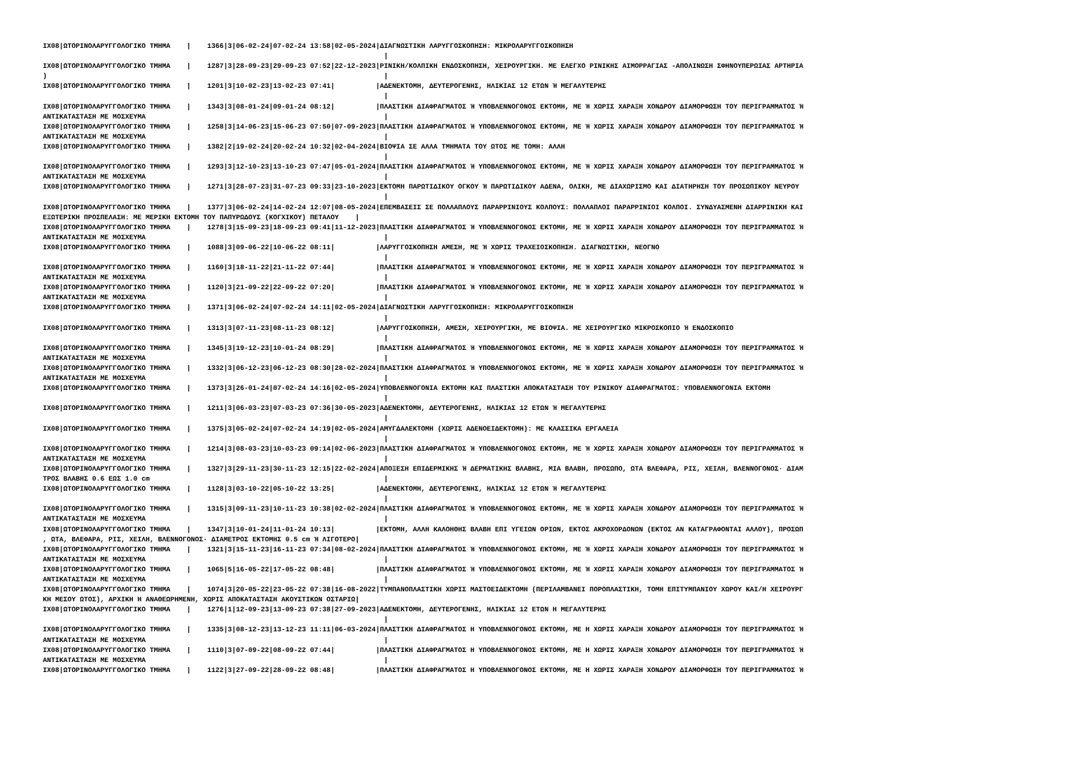IX08|ΩΤΟΡΙΝΟΛΑΡΥΓΓΟΛΟΓΙΚΟ ΤΜΗΜΑ    |    1366|3|06-02-24|07-02-24 13:58|02-05-2024|ΔΙΑΓΝΩΣΤΙΚΗ ΛΑΡΥΓΓΟΣΚΟΠΗΣΗ: ΜΙΚΡΟΛΑΡΥΓΓΟΣΚΟΠΗΣΗ
                                                                                   |
IX08|ΩΤΟΡΙΝΟΛΑΡΥΓΓΟΛΟΓΙΚΟ ΤΜΗΜΑ    |    1287|3|28-09-23|29-09-23 07:52|22-12-2023|ΡΙΝΙΚΗ/ΚΟΛΠΙΚΗ ΕΝΔΟΣΚΟΠΗΣΗ, ΧΕΙΡΟΥΡΓΙΚΗ. ΜΕ ΕΛΕΓΧΟ ΡΙΝΙΚΗΣ ΑΙΜΟΡΡΑΓΙΑΣ -ΑΠΟΛΙΝΩΣΗ ΣΦΗΝΟΥΠΕΡΩΙΑΣ ΑΡΤΗΡΙΑ
)                                                                                  |
IX08|ΩΤΟΡΙΝΟΛΑΡΥΓΓΟΛΟΓΙΚΟ ΤΜΗΜΑ    |    1201|3|10-02-23|13-02-23 07:41|          |ΑΔΕΝΕΚΤΟΜΗ, ΔΕΥΤΕΡΟΓΕΝΗΣ, ΗΛΙΚΙΑΣ 12 ΕΤΩΝ Ή ΜΕΓΑΛΥΤΕΡΗΣ
                                                                                   |
IX08|ΩΤΟΡΙΝΟΛΑΡΥΓΓΟΛΟΓΙΚΟ ΤΜΗΜΑ    |    1343|3|08-01-24|09-01-24 08:12|          |ΠΛΑΣΤΙΚΗ ΔΙΑΦΡΑΓΜΑΤΟΣ Ή ΥΠΟΒΛΕΝΝΟΓΟΝΟΣ ΕΚΤΟΜΗ, ΜΕ Ή ΧΩΡΙΣ ΧΑΡΑΞΗ ΧΟΝΔΡΟΥ ΔΙΑΜΟΡΦΩΣΗ ΤΟΥ ΠΕΡΙΓΡΑΜΜΑΤΟΣ Ή
ΑΝΤΙΚΑΤΑΣΤΑΣΗ ΜΕ ΜΟΣΧΕΥΜΑ                                                          |
IX08|ΩΤΟΡΙΝΟΛΑΡΥΓΓΟΛΟΓΙΚΟ ΤΜΗΜΑ    |    1258|3|14-06-23|15-06-23 07:50|07-09-2023|ΠΛΑΣΤΙΚΗ ΔΙΑΦΡΑΓΜΑΤΟΣ Ή ΥΠΟΒΛΕΝΝΟΓΟΝΟΣ ΕΚΤΟΜΗ, ΜΕ Ή ΧΩΡΙΣ ΧΑΡΑΞΗ ΧΟΝΔΡΟΥ ΔΙΑΜΟΡΦΩΣΗ ΤΟΥ ΠΕΡΙΓΡΑΜΜΑΤΟΣ Ή
ΑΝΤΙΚΑΤΑΣΤΑΣΗ ΜΕ ΜΟΣΧΕΥΜΑ                                                          |
IX08|ΩΤΟΡΙΝΟΛΑΡΥΓΓΟΛΟΓΙΚΟ ΤΜΗΜΑ    |    1382|2|19-02-24|20-02-24 10:32|02-04-2024|ΒΙΟΨΙΑ ΣΕ ΑΛΛΑ ΤΜΗΜΑΤΑ ΤΟΥ ΩΤΟΣ ΜΕ ΤΟΜΗ: ΑΛΛΗ
                                                                                   |
IX08|ΩΤΟΡΙΝΟΛΑΡΥΓΓΟΛΟΓΙΚΟ ΤΜΗΜΑ    |    1293|3|12-10-23|13-10-23 07:47|05-01-2024|ΠΛΑΣΤΙΚΗ ΔΙΑΦΡΑΓΜΑΤΟΣ Ή ΥΠΟΒΛΕΝΝΟΓΟΝΟΣ ΕΚΤΟΜΗ, ΜΕ Ή ΧΩΡΙΣ ΧΑΡΑΞΗ ΧΟΝΔΡΟΥ ΔΙΑΜΟΡΦΩΣΗ ΤΟΥ ΠΕΡΙΓΡΑΜΜΑΤΟΣ Ή
ΑΝΤΙΚΑΤΑΣΤΑΣΗ ΜΕ ΜΟΣΧΕΥΜΑ                                                          |
IX08|ΩΤΟΡΙΝΟΛΑΡΥΓΓΟΛΟΓΙΚΟ ΤΜΗΜΑ    |    1271|3|28-07-23|31-07-23 09:33|23-10-2023|ΕΚΤΟΜΗ ΠΑΡΩΤΙΔΙΚΟΥ ΟΓΚΟΥ Ή ΠΑΡΩΤΙΔΙΚΟΥ ΑΔΕΝΑ, ΟΛΙΚΗ, ΜΕ ΔΙΑΧΩΡΙΣΜΟ ΚΑΙ ΔΙΑΤΗΡΗΣΗ ΤΟΥ ΠΡΟΣΩΠΙΚΟΥ ΝΕΥΡΟΥ
                                                                                   |
IX08|ΩΤΟΡΙΝΟΛΑΡΥΓΓΟΛΟΓΙΚΟ ΤΜΗΜΑ    |    1377|3|06-02-24|14-02-24 12:07|08-05-2024|ΕΠΕΜΒΑΣΕΙΣ ΣΕ ΠΟΛΛΑΠΛΟΥΣ ΠΑΡΑΡΡΙΝΙΟΥΣ ΚΟΛΠΟΥΣ: ΠΟΛΛΑΠΛΟΙ ΠΑΡΑΡΡΙΝΙΟΙ ΚΟΛΠΟΙ. ΣΥΝΔΥΑΣΜΕΝΗ ΔΙΑΡΡΙΝΙΚΗ ΚΑΙ
ΕΞΩΤΕΡΙΚΗ ΠΡΟΣΠΕΛΑΣΗ: ΜΕ ΜΕΡΙΚΗ ΕΚΤΟΜΗ ΤΟΥ ΠΑΠΥΡΩΔΟΥΣ (ΚΟΓΧΙΚΟΥ) ΠΕΤΑΛΟΥ    |
IX08|ΩΤΟΡΙΝΟΛΑΡΥΓΓΟΛΟΓΙΚΟ ΤΜΗΜΑ    |    1278|3|15-09-23|18-09-23 09:41|11-12-2023|ΠΛΑΣΤΙΚΗ ΔΙΑΦΡΑΓΜΑΤΟΣ Ή ΥΠΟΒΛΕΝΝΟΓΟΝΟΣ ΕΚΤΟΜΗ, ΜΕ Ή ΧΩΡΙΣ ΧΑΡΑΞΗ ΧΟΝΔΡΟΥ ΔΙΑΜΟΡΦΩΣΗ ΤΟΥ ΠΕΡΙΓΡΑΜΜΑΤΟΣ Ή
ΑΝΤΙΚΑΤΑΣΤΑΣΗ ΜΕ ΜΟΣΧΕΥΜΑ                                                          |
IX08|ΩΤΟΡΙΝΟΛΑΡΥΓΓΟΛΟΓΙΚΟ ΤΜΗΜΑ    |    1088|3|09-06-22|10-06-22 08:11|          |ΛΑΡΥΓΓΟΣΚΟΠΗΣΗ ΑΜΕΣΗ, ΜΕ Ή ΧΩΡΙΣ ΤΡΑΧΕΙΟΣΚΟΠΗΣΗ. ΔΙΑΓΝΩΣΤΙΚΗ, ΝΕΟΓΝΟ
                                                                                   |
IX08|ΩΤΟΡΙΝΟΛΑΡΥΓΓΟΛΟΓΙΚΟ ΤΜΗΜΑ    |    1160|3|18-11-22|21-11-22 07:44|          |ΠΛΑΣΤΙΚΗ ΔΙΑΦΡΑΓΜΑΤΟΣ Ή ΥΠΟΒΛΕΝΝΟΓΟΝΟΣ ΕΚΤΟΜΗ, ΜΕ Ή ΧΩΡΙΣ ΧΑΡΑΞΗ ΧΟΝΔΡΟΥ ΔΙΑΜΟΡΦΩΣΗ ΤΟΥ ΠΕΡΙΓΡΑΜΜΑΤΟΣ Ή
ΑΝΤΙΚΑΤΑΣΤΑΣΗ ΜΕ ΜΟΣΧΕΥΜΑ                                                          |
IX08|ΩΤΟΡΙΝΟΛΑΡΥΓΓΟΛΟΓΙΚΟ ΤΜΗΜΑ    |    1120|3|21-09-22|22-09-22 07:20|          |ΠΛΑΣΤΙΚΗ ΔΙΑΦΡΑΓΜΑΤΟΣ Ή ΥΠΟΒΛΕΝΝΟΓΟΝΟΣ ΕΚΤΟΜΗ, ΜΕ Ή ΧΩΡΙΣ ΧΑΡΑΞΗ ΧΟΝΔΡΟΥ ΔΙΑΜΟΡΦΩΣΗ ΤΟΥ ΠΕΡΙΓΡΑΜΜΑΤΟΣ Ή
ΑΝΤΙΚΑΤΑΣΤΑΣΗ ΜΕ ΜΟΣΧΕΥΜΑ                                                          |
IX08|ΩΤΟΡΙΝΟΛΑΡΥΓΓΟΛΟΓΙΚΟ ΤΜΗΜΑ    |    1371|3|06-02-24|07-02-24 14:11|02-05-2024|ΔΙΑΓΝΩΣΤΙΚΗ ΛΑΡΥΓΓΟΣΚΟΠΗΣΗ: ΜΙΚΡΟΛΑΡΥΓΓΟΣΚΟΠΗΣΗ
                                                                                   |
IX08|ΩΤΟΡΙΝΟΛΑΡΥΓΓΟΛΟΓΙΚΟ ΤΜΗΜΑ    |    1313|3|07-11-23|08-11-23 08:12|          |ΛΑΡΥΓΓΟΣΚΟΠΗΣΗ, ΑΜΕΣΗ, ΧΕΙΡΟΥΡΓΙΚΗ, ΜΕ ΒΙΟΨΙΑ. ΜΕ ΧΕΙΡΟΥΡΓΙΚΟ ΜΙΚΡΟΣΚΟΠΙΟ Ή ΕΝΔΟΣΚΟΠΙΟ
                                                                                   |
IX08|ΩΤΟΡΙΝΟΛΑΡΥΓΓΟΛΟΓΙΚΟ ΤΜΗΜΑ    |    1345|3|19-12-23|10-01-24 08:29|          |ΠΛΑΣΤΙΚΗ ΔΙΑΦΡΑΓΜΑΤΟΣ Ή ΥΠΟΒΛΕΝΝΟΓΟΝΟΣ ΕΚΤΟΜΗ, ΜΕ Ή ΧΩΡΙΣ ΧΑΡΑΞΗ ΧΟΝΔΡΟΥ ΔΙΑΜΟΡΦΩΣΗ ΤΟΥ ΠΕΡΙΓΡΑΜΜΑΤΟΣ Ή
ΑΝΤΙΚΑΤΑΣΤΑΣΗ ΜΕ ΜΟΣΧΕΥΜΑ                                                          |
IX08|ΩΤΟΡΙΝΟΛΑΡΥΓΓΟΛΟΓΙΚΟ ΤΜΗΜΑ    |    1332|3|06-12-23|06-12-23 08:30|28-02-2024|ΠΛΑΣΤΙΚΗ ΔΙΑΦΡΑΓΜΑΤΟΣ Ή ΥΠΟΒΛΕΝΝΟΓΟΝΟΣ ΕΚΤΟΜΗ, ΜΕ Ή ΧΩΡΙΣ ΧΑΡΑΞΗ ΧΟΝΔΡΟΥ ΔΙΑΜΟΡΦΩΣΗ ΤΟΥ ΠΕΡΙΓΡΑΜΜΑΤΟΣ Ή
ΑΝΤΙΚΑΤΑΣΤΑΣΗ ΜΕ ΜΟΣΧΕΥΜΑ                                                          |
IX08|ΩΤΟΡΙΝΟΛΑΡΥΓΓΟΛΟΓΙΚΟ ΤΜΗΜΑ    |    1373|3|26-01-24|07-02-24 14:16|02-05-2024|ΥΠΟΒΛΕΝΝΟΓΟΝΙΑ ΕΚΤΟΜΗ ΚΑΙ ΠΛΑΣΤΙΚΗ ΑΠΟΚΑΤΑΣΤΑΣΗ ΤΟΥ ΡΙΝΙΚΟΥ ΔΙΑΦΡΑΓΜΑΤΟΣ: ΥΠΟΒΛΕΝΝΟΓΟΝΙΑ ΕΚΤΟΜΗ
                                                                                   |
IX08|ΩΤΟΡΙΝΟΛΑΡΥΓΓΟΛΟΓΙΚΟ ΤΜΗΜΑ    |    1211|3|06-03-23|07-03-23 07:36|30-05-2023|ΑΔΕΝΕΚΤΟΜΗ, ΔΕΥΤΕΡΟΓΕΝΗΣ, ΗΛΙΚΙΑΣ 12 ΕΤΩΝ Ή ΜΕΓΑΛΥΤΕΡΗΣ
                                                                                   |
IX08|ΩΤΟΡΙΝΟΛΑΡΥΓΓΟΛΟΓΙΚΟ ΤΜΗΜΑ    |    1375|3|05-02-24|07-02-24 14:19|02-05-2024|ΑΜΥΓΔΑΛΕΚΤΟΜΗ (ΧΩΡΙΣ ΑΔΕΝΟΕΙΔΕΚΤΟΜΗ): ΜΕ ΚΛΑΣΣΙΚΑ ΕΡΓΑΛΕΙΑ
                                                                                   |
IX08|ΩΤΟΡΙΝΟΛΑΡΥΓΓΟΛΟΓΙΚΟ ΤΜΗΜΑ    |    1214|3|08-03-23|10-03-23 09:14|02-06-2023|ΠΛΑΣΤΙΚΗ ΔΙΑΦΡΑΓΜΑΤΟΣ Ή ΥΠΟΒΛΕΝΝΟΓΟΝΟΣ ΕΚΤΟΜΗ, ΜΕ Ή ΧΩΡΙΣ ΧΑΡΑΞΗ ΧΟΝΔΡΟΥ ΔΙΑΜΟΡΦΩΣΗ ΤΟΥ ΠΕΡΙΓΡΑΜΜΑΤΟΣ Ή
ΑΝΤΙΚΑΤΑΣΤΑΣΗ ΜΕ ΜΟΣΧΕΥΜΑ                                                          |
IX08|ΩΤΟΡΙΝΟΛΑΡΥΓΓΟΛΟΓΙΚΟ ΤΜΗΜΑ    |    1327|3|29-11-23|30-11-23 12:15|22-02-2024|ΑΠΟΞΕΣΗ ΕΠΙΔΕΡΜΙΚΗΣ Ή ΔΕΡΜΑΤΙΚΗΣ ΒΛΑΒΗΣ, ΜΙΑ ΒΛΑΒΗ, ΠΡΟΣΩΠΟ, ΩΤΑ ΒΛΕΦΑΡΑ, ΡΙΣ, ΧΕΙΛΗ, ΒΛΕΝΝΟΓΟΝΟΣ· ΔΙΑΜ
ΤΡΟΣ ΒΛΑΒΗΣ 0.6 ΕΩΣ 1.0 cm                                                         |
IX08|ΩΤΟΡΙΝΟΛΑΡΥΓΓΟΛΟΓΙΚΟ ΤΜΗΜΑ    |    1128|3|03-10-22|05-10-22 13:25|          |ΑΔΕΝΕΚΤΟΜΗ, ΔΕΥΤΕΡΟΓΕΝΗΣ, ΗΛΙΚΙΑΣ 12 ΕΤΩΝ Ή ΜΕΓΑΛΥΤΕΡΗΣ
                                                                                   |
IX08|ΩΤΟΡΙΝΟΛΑΡΥΓΓΟΛΟΓΙΚΟ ΤΜΗΜΑ    |    1315|3|09-11-23|10-11-23 10:38|02-02-2024|ΠΛΑΣΤΙΚΗ ΔΙΑΦΡΑΓΜΑΤΟΣ Ή ΥΠΟΒΛΕΝΝΟΓΟΝΟΣ ΕΚΤΟΜΗ, ΜΕ Ή ΧΩΡΙΣ ΧΑΡΑΞΗ ΧΟΝΔΡΟΥ ΔΙΑΜΟΡΦΩΣΗ ΤΟΥ ΠΕΡΙΓΡΑΜΜΑΤΟΣ Ή
ΑΝΤΙΚΑΤΑΣΤΑΣΗ ΜΕ ΜΟΣΧΕΥΜΑ                                                          |
IX08|ΩΤΟΡΙΝΟΛΑΡΥΓΓΟΛΟΓΙΚΟ ΤΜΗΜΑ    |    1347|3|10-01-24|11-01-24 10:13|          |ΕΚΤΟΜΗ, ΑΛΛΗ ΚΑΛΟΗΘΗΣ ΒΛΑΒΗ ΕΠΙ ΥΓΕΙΩΝ ΟΡΙΩΝ, ΕΚΤΟΣ ΑΚΡΟΧΟΡΔΟΝΩΝ (ΕΚΤΟΣ ΑΝ ΚΑΤΑΓΡΑΦΟΝΤΑΙ ΑΛΛΟΥ), ΠΡΟΣΩΠ
, ΩΤΑ, ΒΛΕΦΑΡΑ, ΡΙΣ, ΧΕΙΛΗ, ΒΛΕΝΝΟΓΟΝΟΣ· ΔΙΑΜΕΤΡΟΣ ΕΚΤΟΜΗΣ 0.5 cm Ή ΛΙΓΟΤΕΡΟ|
IX08|ΩΤΟΡΙΝΟΛΑΡΥΓΓΟΛΟΓΙΚΟ ΤΜΗΜΑ    |    1321|3|15-11-23|16-11-23 07:34|08-02-2024|ΠΛΑΣΤΙΚΗ ΔΙΑΦΡΑΓΜΑΤΟΣ Ή ΥΠΟΒΛΕΝΝΟΓΟΝΟΣ ΕΚΤΟΜΗ, ΜΕ Ή ΧΩΡΙΣ ΧΑΡΑΞΗ ΧΟΝΔΡΟΥ ΔΙΑΜΟΡΦΩΣΗ ΤΟΥ ΠΕΡΙΓΡΑΜΜΑΤΟΣ Ή
ΑΝΤΙΚΑΤΑΣΤΑΣΗ ΜΕ ΜΟΣΧΕΥΜΑ                                                          |
IX08|ΩΤΟΡΙΝΟΛΑΡΥΓΓΟΛΟΓΙΚΟ ΤΜΗΜΑ    |    1065|5|16-05-22|17-05-22 08:48|          |ΠΛΑΣΤΙΚΗ ΔΙΑΦΡΑΓΜΑΤΟΣ Ή ΥΠΟΒΛΕΝΝΟΓΟΝΟΣ ΕΚΤΟΜΗ, ΜΕ Ή ΧΩΡΙΣ ΧΑΡΑΞΗ ΧΟΝΔΡΟΥ ΔΙΑΜΟΡΦΩΣΗ ΤΟΥ ΠΕΡΙΓΡΑΜΜΑΤΟΣ Ή
ΑΝΤΙΚΑΤΑΣΤΑΣΗ ΜΕ ΜΟΣΧΕΥΜΑ                                                          |
IX08|ΩΤΟΡΙΝΟΛΑΡΥΓΓΟΛΟΓΙΚΟ ΤΜΗΜΑ    |    1074|3|20-05-22|23-05-22 07:38|16-08-2022|ΤΥΜΠΑΝΟΠΛΑΣΤΙΚΗ ΧΩΡΙΣ ΜΑΣΤΟΕΙΔΕΚΤΟΜΗ (ΠΕΡΙΛΑΜΒΑΝΕΙ ΠΟΡΟΠΛΑΣΤΙΚΗ, ΤΟΜΗ ΕΠΙΤΥΜΠΑΝΙΟΥ ΧΩΡΟΥ ΚΑΙ/Η ΧΕΙΡΟΥΡΓ
ΚΗ ΜΕΣΟΥ ΩΤΟΣ), ΑΡΧΙΚΗ Η ΑΝΑΘΕΩΡΗΜΕΝΗ, ΧΩΡΙΣ ΑΠΟΚΑΤΑΣΤΑΣΗ ΑΚΟΥΣΤΙΚΩΝ ΟΣΤΑΡΙΩ|
IX08|ΩΤΟΡΙΝΟΛΑΡΥΓΓΟΛΟΓΙΚΟ ΤΜΗΜΑ    |    1276|1|12-09-23|13-09-23 07:38|27-09-2023|ΑΔΕΝΕΚΤΟΜΗ, ΔΕΥΤΕΡΟΓΕΝΗΣ, ΗΛΙΚΙΑΣ 12 ΕΤΩΝ Η ΜΕΓΑΛΥΤΕΡΗΣ
                                                                                   |
IX08|ΩΤΟΡΙΝΟΛΑΡΥΓΓΟΛΟΓΙΚΟ ΤΜΗΜΑ    |    1335|3|08-12-23|13-12-23 11:11|06-03-2024|ΠΛΑΣΤΙΚΗ ΔΙΑΦΡΑΓΜΑΤΟΣ Η ΥΠΟΒΛΕΝΝΟΓΟΝΟΣ ΕΚΤΟΜΗ, ΜΕ Η ΧΩΡΙΣ ΧΑΡΑΞΗ ΧΟΝΔΡΟΥ ΔΙΑΜΟΡΦΩΣΗ ΤΟΥ ΠΕΡΙΓΡΑΜΜΑΤΟΣ Ή
ΑΝΤΙΚΑΤΑΣΤΑΣΗ ΜΕ ΜΟΣΧΕΥΜΑ                                                          |
IX08|ΩΤΟΡΙΝΟΛΑΡΥΓΓΟΛΟΓΙΚΟ ΤΜΗΜΑ    |    1110|3|07-09-22|08-09-22 07:44|          |ΠΛΑΣΤΙΚΗ ΔΙΑΦΡΑΓΜΑΤΟΣ Η ΥΠΟΒΛΕΝΝΟΓΟΝΟΣ ΕΚΤΟΜΗ, ΜΕ Η ΧΩΡΙΣ ΧΑΡΑΞΗ ΧΟΝΔΡΟΥ ΔΙΑΜΟΡΦΩΣΗ ΤΟΥ ΠΕΡΙΓΡΑΜΜΑΤΟΣ Ή
ΑΝΤΙΚΑΤΑΣΤΑΣΗ ΜΕ ΜΟΣΧΕΥΜΑ                                                          |
IX08|ΩΤΟΡΙΝΟΛΑΡΥΓΓΟΛΟΓΙΚΟ ΤΜΗΜΑ    |    1122|3|27-09-22|28-09-22 08:48|          |ΠΛΑΣΤΙΚΗ ΔΙΑΦΡΑΓΜΑΤΟΣ Η ΥΠΟΒΛΕΝΝΟΓΟΝΟΣ ΕΚΤΟΜΗ, ΜΕ Η ΧΩΡΙΣ ΧΑΡΑΞΗ ΧΟΝΔΡΟΥ ΔΙΑΜΟΡΦΩΣΗ ΤΟΥ ΠΕΡΙΓΡΑΜΜΑΤΟΣ Ή